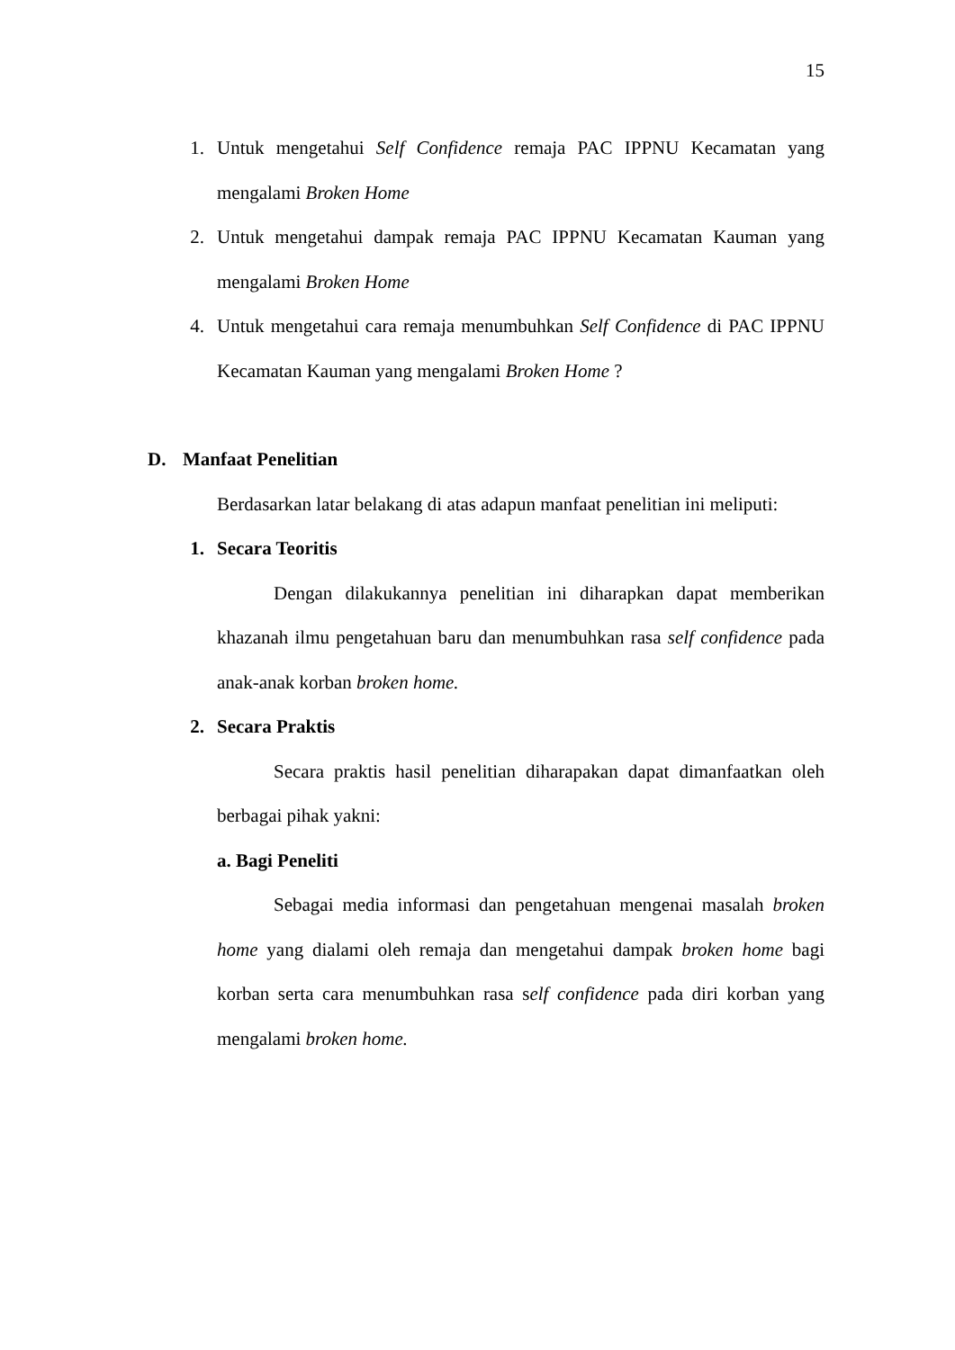15
1. Untuk mengetahui Self Confidence remaja PAC IPPNU Kecamatan yang mengalami Broken Home
2. Untuk mengetahui dampak remaja PAC IPPNU Kecamatan Kauman yang mengalami Broken Home
4. Untuk mengetahui cara remaja menumbuhkan Self Confidence di PAC IPPNU Kecamatan Kauman yang mengalami Broken Home ?
D. Manfaat Penelitian
Berdasarkan latar belakang di atas adapun manfaat penelitian ini meliputi:
1. Secara Teoritis
Dengan dilakukannya penelitian ini diharapkan dapat memberikan khazanah ilmu pengetahuan baru dan menumbuhkan rasa self confidence pada anak-anak korban broken home.
2. Secara Praktis
Secara praktis hasil penelitian diharapakan dapat dimanfaatkan oleh berbagai pihak yakni:
a. Bagi Peneliti
Sebagai media informasi dan pengetahuan mengenai masalah broken home yang dialami oleh remaja dan mengetahui dampak broken home bagi korban serta cara menumbuhkan rasa self confidence pada diri korban yang mengalami broken home.